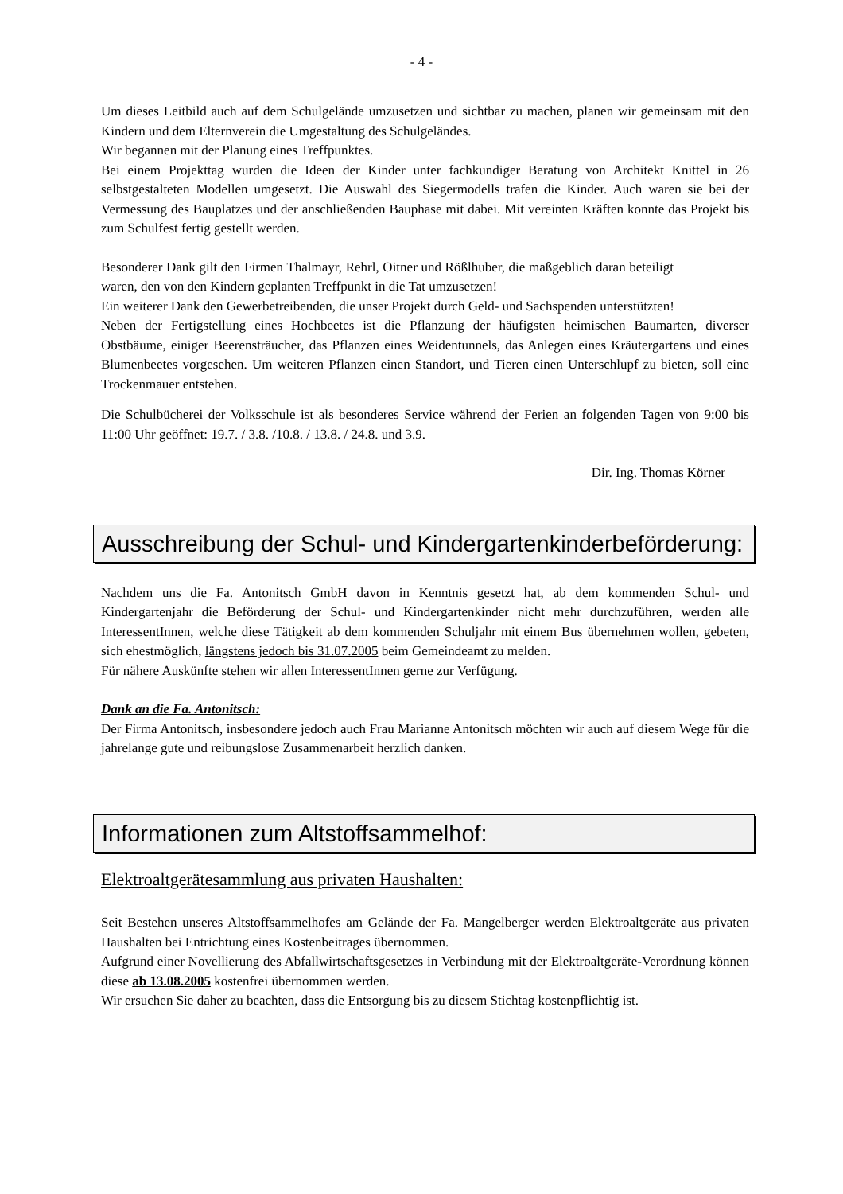- 4 -
Um dieses Leitbild auch auf dem Schulgelände umzusetzen und sichtbar zu machen, planen wir gemeinsam mit den Kindern und dem Elternverein die Umgestaltung des Schulgeländes.
Wir begannen mit der Planung eines Treffpunktes.
Bei einem Projekttag wurden die Ideen der Kinder unter fachkundiger Beratung von Architekt Knittel in 26 selbstgestalteten Modellen umgesetzt. Die Auswahl des Siegermodells trafen die Kinder. Auch waren sie bei der Vermessung des Bauplatzes und der anschließenden Bauphase mit dabei. Mit vereinten Kräften konnte das Projekt bis zum Schulfest fertig gestellt werden.
Besonderer Dank gilt den Firmen Thalmayr, Rehrl, Oitner und Rößlhuber, die maßgeblich daran beteiligt waren, den von den Kindern geplanten Treffpunkt in die Tat umzusetzen!
Ein weiterer Dank den Gewerbetreibenden, die unser Projekt durch Geld- und Sachspenden unterstützten!
Neben der Fertigstellung eines Hochbeetes ist die Pflanzung der häufigsten heimischen Baumarten, diverser Obstbäume, einiger Beerensträucher, das Pflanzen eines Weidentunnels, das Anlegen eines Kräutergartens und eines Blumenbeetes vorgesehen. Um weiteren Pflanzen einen Standort, und Tieren einen Unterschlupf zu bieten, soll eine Trockenmauer entstehen.
Die Schulbücherei der Volksschule ist als besonderes Service während der Ferien an folgenden Tagen von 9:00 bis 11:00 Uhr geöffnet: 19.7. / 3.8. /10.8. / 13.8. / 24.8. und 3.9.
Dir. Ing. Thomas Körner
Ausschreibung der Schul- und Kindergartenkinderbeförderung:
Nachdem uns die Fa. Antonitsch GmbH davon in Kenntnis gesetzt hat, ab dem kommenden Schul- und Kindergartenjahr die Beförderung der Schul- und Kindergartenkinder nicht mehr durchzuführen, werden alle InteressentInnen, welche diese Tätigkeit ab dem kommenden Schuljahr mit einem Bus übernehmen wollen, gebeten, sich ehestmöglich, längstens jedoch bis 31.07.2005 beim Gemeindeamt zu melden.
Für nähere Auskünfte stehen wir allen InteressentInnen gerne zur Verfügung.
Dank an die Fa. Antonitsch:
Der Firma Antonitsch, insbesondere jedoch auch Frau Marianne Antonitsch möchten wir auch auf diesem Wege für die jahrelange gute und reibungslose Zusammenarbeit herzlich danken.
Informationen zum Altstoffsammelhof:
Elektroaltgerätesammlung aus privaten Haushalten:
Seit Bestehen unseres Altstoffsammelhofes am Gelände der Fa. Mangelberger werden Elektroaltgeräte aus privaten Haushalten bei Entrichtung eines Kostenbeitrages übernommen.
Aufgrund einer Novellierung des Abfallwirtschaftsgesetzes in Verbindung mit der Elektroaltgeräte-Verordnung können diese ab 13.08.2005 kostenfrei übernommen werden.
Wir ersuchen Sie daher zu beachten, dass die Entsorgung bis zu diesem Stichtag kostenpflichtig ist.